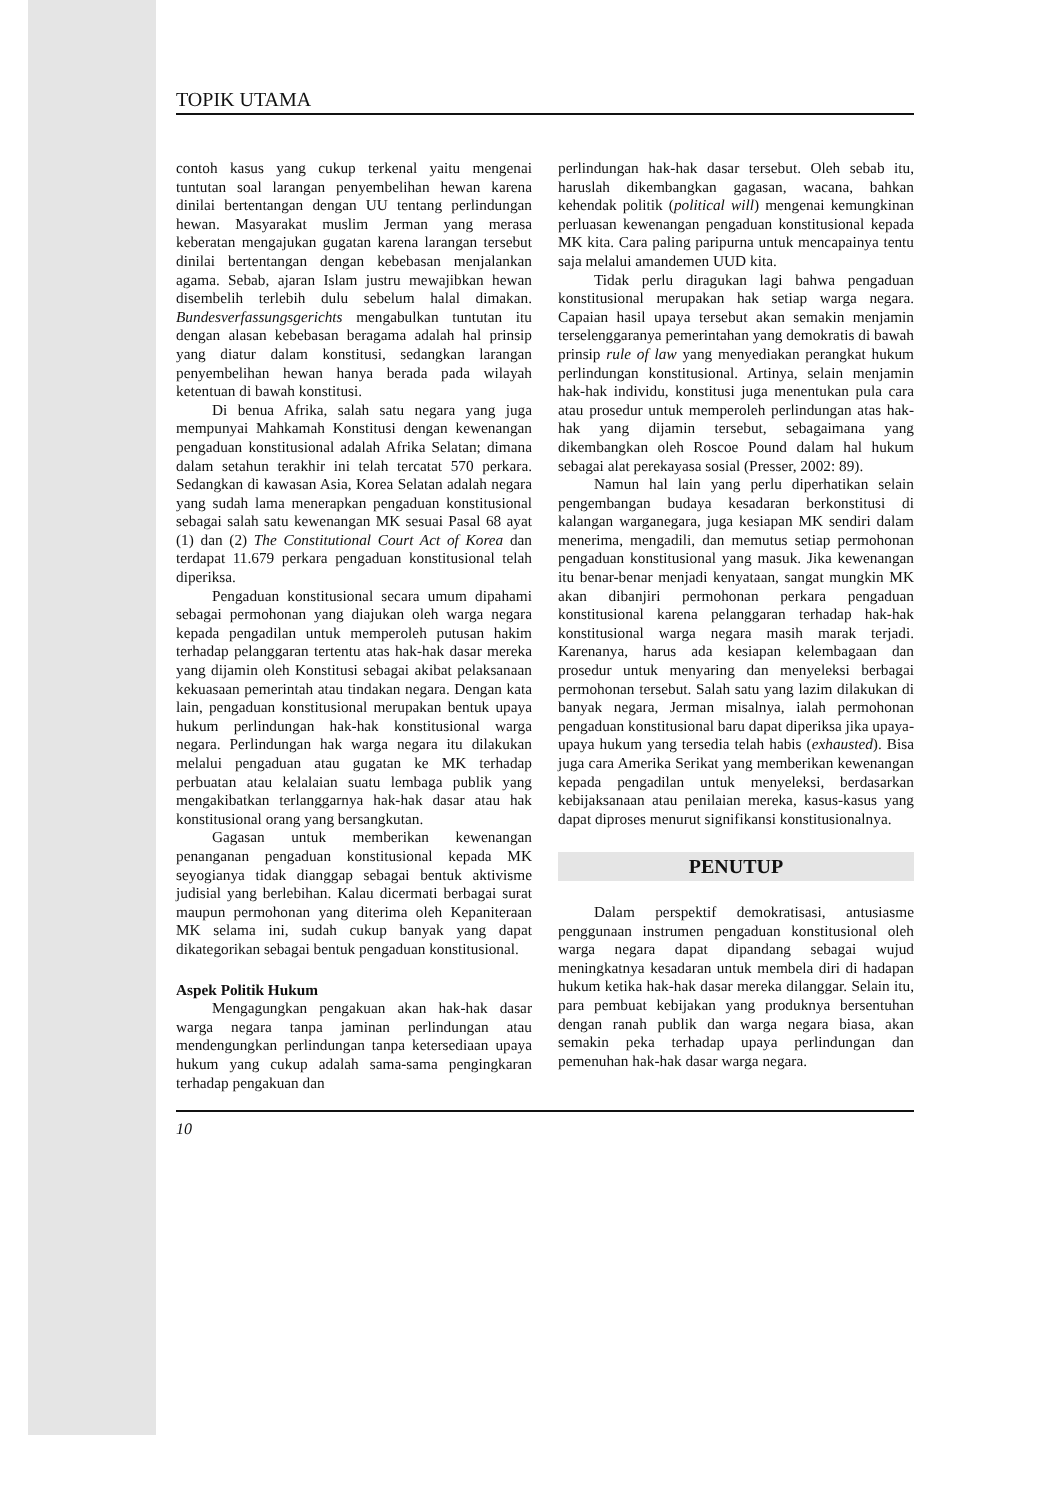TOPIK UTAMA
contoh kasus yang cukup terkenal yaitu mengenai tuntutan soal larangan penyembelihan hewan karena dinilai bertentangan dengan UU tentang perlindungan hewan. Masyarakat muslim Jerman yang merasa keberatan mengajukan gugatan karena larangan tersebut dinilai bertentangan dengan kebebasan menjalankan agama. Sebab, ajaran Islam justru mewajibkan hewan disembelih terlebih dulu sebelum halal dimakan. Bundesverfassungsgerichts mengabulkan tuntutan itu dengan alasan kebebasan beragama adalah hal prinsip yang diatur dalam konstitusi, sedangkan larangan penyembelihan hewan hanya berada pada wilayah ketentuan di bawah konstitusi.
Di benua Afrika, salah satu negara yang juga mempunyai Mahkamah Konstitusi dengan kewenangan pengaduan konstitusional adalah Afrika Selatan; dimana dalam setahun terakhir ini telah tercatat 570 perkara. Sedangkan di kawasan Asia, Korea Selatan adalah negara yang sudah lama menerapkan pengaduan konstitusional sebagai salah satu kewenangan MK sesuai Pasal 68 ayat (1) dan (2) The Constitutional Court Act of Korea dan terdapat 11.679 perkara pengaduan konstitusional telah diperiksa.
Pengaduan konstitusional secara umum dipahami sebagai permohonan yang diajukan oleh warga negara kepada pengadilan untuk memperoleh putusan hakim terhadap pelanggaran tertentu atas hak-hak dasar mereka yang dijamin oleh Konstitusi sebagai akibat pelaksanaan kekuasaan pemerintah atau tindakan negara. Dengan kata lain, pengaduan konstitusional merupakan bentuk upaya hukum perlindungan hak-hak konstitusional warga negara. Perlindungan hak warga negara itu dilakukan melalui pengaduan atau gugatan ke MK terhadap perbuatan atau kelalaian suatu lembaga publik yang mengakibatkan terlanggarnya hak-hak dasar atau hak konstitusional orang yang bersangkutan.
Gagasan untuk memberikan kewenangan penanganan pengaduan konstitusional kepada MK seyogianya tidak dianggap sebagai bentuk aktivisme judisial yang berlebihan. Kalau dicermati berbagai surat maupun permohonan yang diterima oleh Kepaniteraan MK selama ini, sudah cukup banyak yang dapat dikategorikan sebagai bentuk pengaduan konstitusional.
Aspek Politik Hukum
Mengagungkan pengakuan akan hak-hak dasar warga negara tanpa jaminan perlindungan atau mendengungkan perlindungan tanpa ketersediaan upaya hukum yang cukup adalah sama-sama pengingkaran terhadap pengakuan dan
perlindungan hak-hak dasar tersebut. Oleh sebab itu, haruslah dikembangkan gagasan, wacana, bahkan kehendak politik (political will) mengenai kemungkinan perluasan kewenangan pengaduan konstitusional kepada MK kita. Cara paling paripurna untuk mencapainya tentu saja melalui amandemen UUD kita.
Tidak perlu diragukan lagi bahwa pengaduan konstitusional merupakan hak setiap warga negara. Capaian hasil upaya tersebut akan semakin menjamin terselenggaranya pemerintahan yang demokratis di bawah prinsip rule of law yang menyediakan perangkat hukum perlindungan konstitusional. Artinya, selain menjamin hak-hak individu, konstitusi juga menentukan pula cara atau prosedur untuk memperoleh perlindungan atas hak-hak yang dijamin tersebut, sebagaimana yang dikembangkan oleh Roscoe Pound dalam hal hukum sebagai alat perekayasa sosial (Presser, 2002: 89).
Namun hal lain yang perlu diperhatikan selain pengembangan budaya kesadaran berkonstitusi di kalangan warganegara, juga kesiapan MK sendiri dalam menerima, mengadili, dan memutus setiap permohonan pengaduan konstitusional yang masuk. Jika kewenangan itu benar-benar menjadi kenyataan, sangat mungkin MK akan dibanjiri permohonan perkara pengaduan konstitusional karena pelanggaran terhadap hak-hak konstitusional warga negara masih marak terjadi. Karenanya, harus ada kesiapan kelembagaan dan prosedur untuk menyaring dan menyeleksi berbagai permohonan tersebut. Salah satu yang lazim dilakukan di banyak negara, Jerman misalnya, ialah permohonan pengaduan konstitusional baru dapat diperiksa jika upaya-upaya hukum yang tersedia telah habis (exhausted). Bisa juga cara Amerika Serikat yang memberikan kewenangan kepada pengadilan untuk menyeleksi, berdasarkan kebijaksanaan atau penilaian mereka, kasus-kasus yang dapat diproses menurut signifikansi konstitusionalnya.
PENUTUP
Dalam perspektif demokratisasi, antusiasme penggunaan instrumen pengaduan konstitusional oleh warga negara dapat dipandang sebagai wujud meningkatnya kesadaran untuk membela diri di hadapan hukum ketika hak-hak dasar mereka dilanggar. Selain itu, para pembuat kebijakan yang produknya bersentuhan dengan ranah publik dan warga negara biasa, akan semakin peka terhadap upaya perlindungan dan pemenuhan hak-hak dasar warga negara.
10